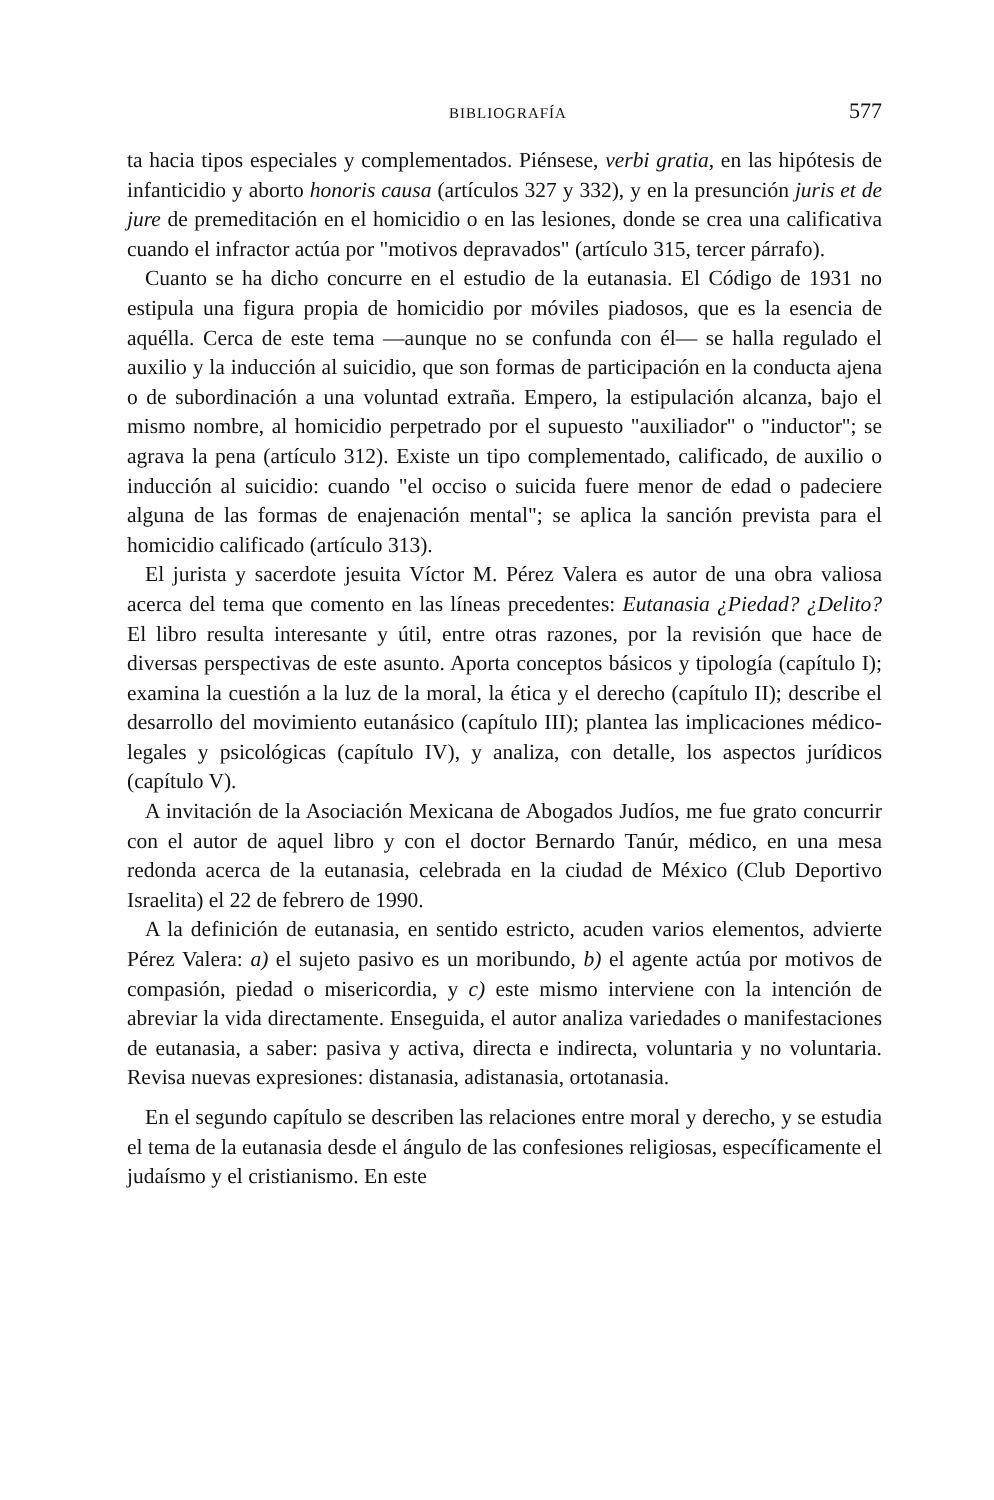BIBLIOGRAFÍA 577
ta hacia tipos especiales y complementados. Piénsese, verbi gratia, en las hipótesis de infanticidio y aborto honoris causa (artículos 327 y 332), y en la presunción juris et de jure de premeditación en el homicidio o en las lesiones, donde se crea una calificativa cuando el infractor actúa por "motivos depravados" (artículo 315, tercer párrafo).
Cuanto se ha dicho concurre en el estudio de la eutanasia. El Código de 1931 no estipula una figura propia de homicidio por móviles piadosos, que es la esencia de aquélla. Cerca de este tema —aunque no se confunda con él— se halla regulado el auxilio y la inducción al suicidio, que son formas de participación en la conducta ajena o de subordinación a una voluntad extraña. Empero, la estipulación alcanza, bajo el mismo nombre, al homicidio perpetrado por el supuesto "auxiliador" o "inductor"; se agrava la pena (artículo 312). Existe un tipo complementado, calificado, de auxilio o inducción al suicidio: cuando "el occiso o suicida fuere menor de edad o padeciere alguna de las formas de enajenación mental"; se aplica la sanción prevista para el homicidio calificado (artículo 313).
El jurista y sacerdote jesuita Víctor M. Pérez Valera es autor de una obra valiosa acerca del tema que comento en las líneas precedentes: Eutanasia ¿Piedad? ¿Delito? El libro resulta interesante y útil, entre otras razones, por la revisión que hace de diversas perspectivas de este asunto. Aporta conceptos básicos y tipología (capítulo I); examina la cuestión a la luz de la moral, la ética y el derecho (capítulo II); describe el desarrollo del movimiento eutanásico (capítulo III); plantea las implicaciones médico-legales y psicológicas (capítulo IV), y analiza, con detalle, los aspectos jurídicos (capítulo V).
A invitación de la Asociación Mexicana de Abogados Judíos, me fue grato concurrir con el autor de aquel libro y con el doctor Bernardo Tanúr, médico, en una mesa redonda acerca de la eutanasia, celebrada en la ciudad de México (Club Deportivo Israelita) el 22 de febrero de 1990.
A la definición de eutanasia, en sentido estricto, acuden varios elementos, advierte Pérez Valera: a) el sujeto pasivo es un moribundo, b) el agente actúa por motivos de compasión, piedad o misericordia, y c) este mismo interviene con la intención de abreviar la vida directamente. Enseguida, el autor analiza variedades o manifestaciones de eutanasia, a saber: pasiva y activa, directa e indirecta, voluntaria y no voluntaria. Revisa nuevas expresiones: distanasia, adistanasia, ortotanasia.
En el segundo capítulo se describen las relaciones entre moral y derecho, y se estudia el tema de la eutanasia desde el ángulo de las confesiones religiosas, específicamente el judaísmo y el cristianismo. En este